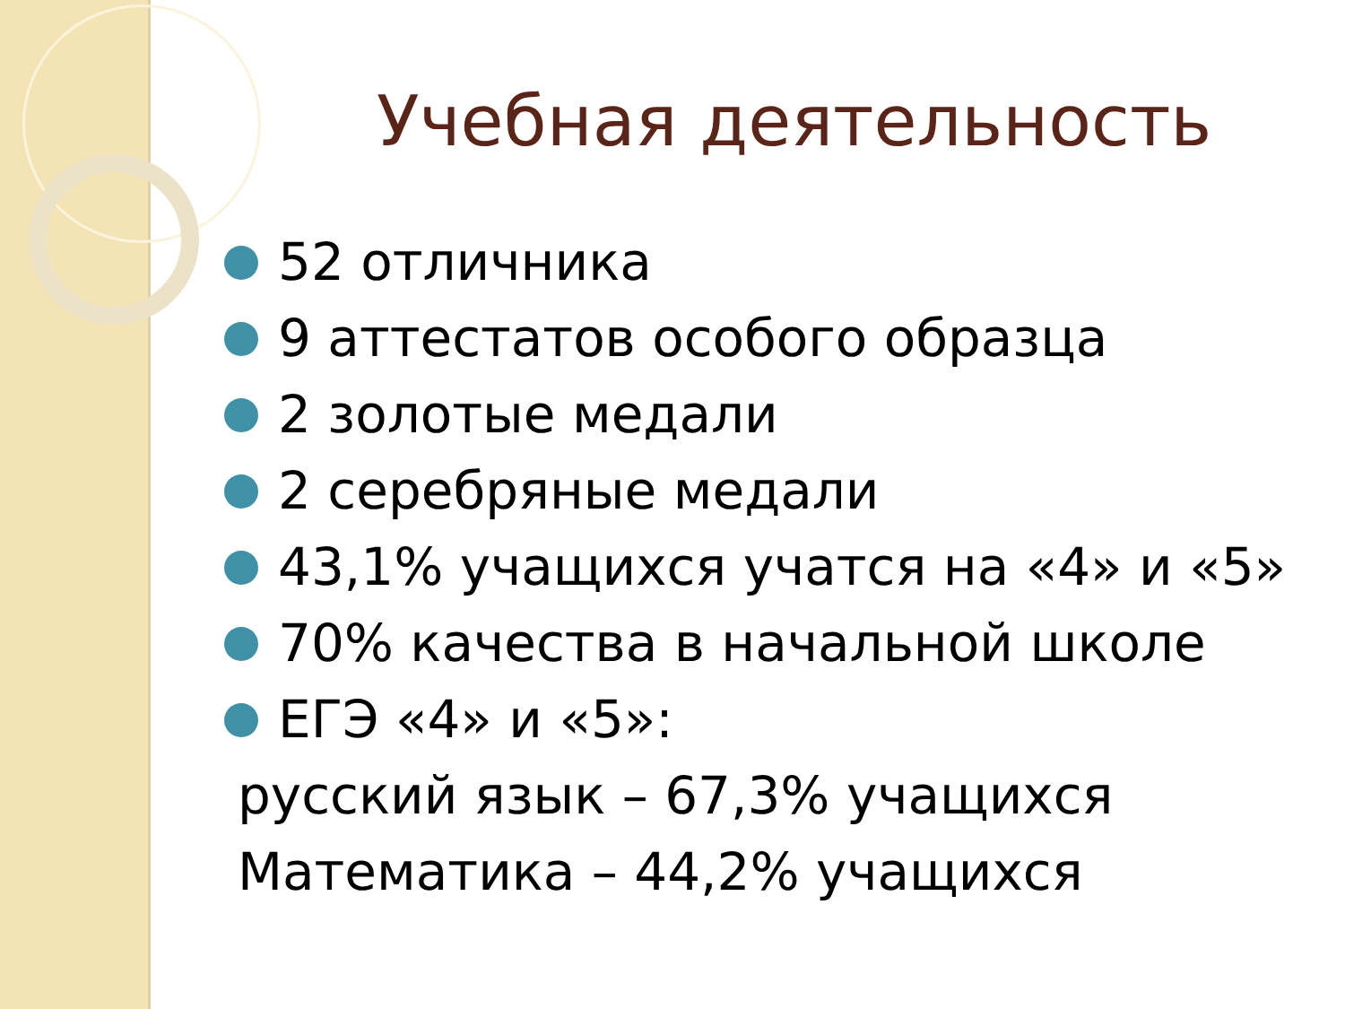Учебная деятельность
52 отличника
9 аттестатов особого образца
2 золотые медали
2 серебряные медали
43,1% учащихся учатся на «4» и «5»
70% качества в начальной школе
ЕГЭ «4» и «5»:
русский язык – 67,3% учащихся
Математика – 44,2% учащихся